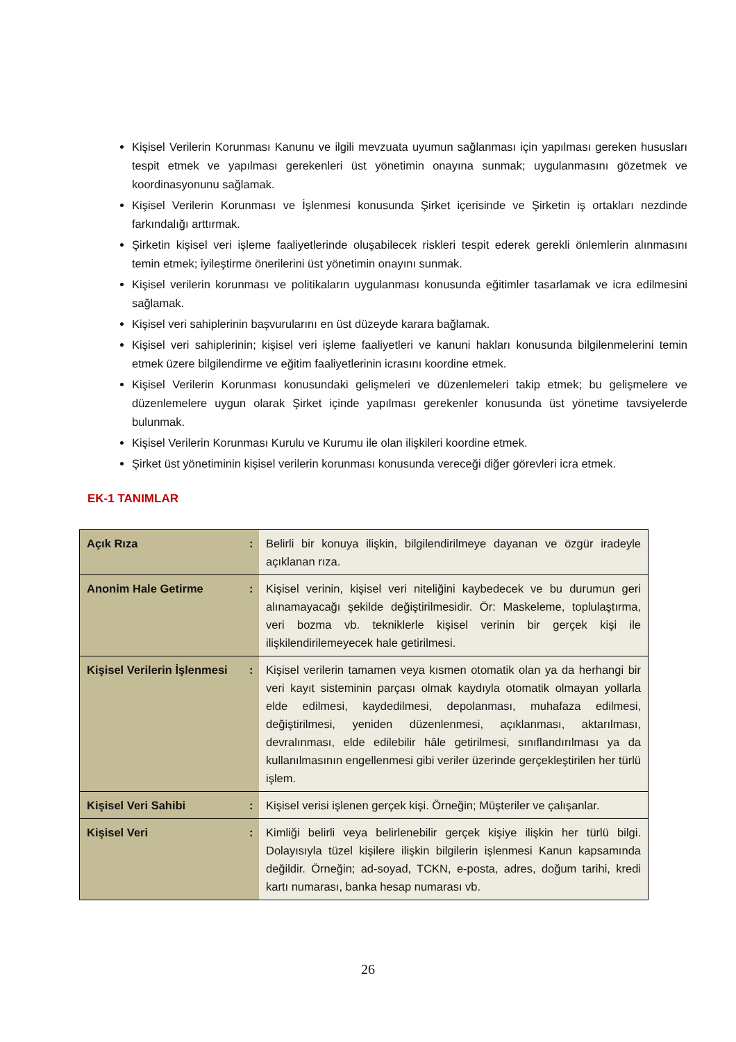Kişisel Verilerin Korunması Kanunu ve ilgili mevzuata uyumun sağlanması için yapılması gereken hususları tespit etmek ve yapılması gerekenleri üst yönetimin onayına sunmak; uygulanmasını gözetmek ve koordinasyonunu sağlamak.
Kişisel Verilerin Korunması ve İşlenmesi konusunda Şirket içerisinde ve Şirketin iş ortakları nezdinde farkındalığı arttırmak.
Şirketin kişisel veri işleme faaliyetlerinde oluşabilecek riskleri tespit ederek gerekli önlemlerin alınmasını temin etmek; iyileştirme önerilerini üst yönetimin onayını sunmak.
Kişisel verilerin korunması ve politikaların uygulanması konusunda eğitimler tasarlamak ve icra edilmesini sağlamak.
Kişisel veri sahiplerinin başvurularını en üst düzeyde karara bağlamak.
Kişisel veri sahiplerinin; kişisel veri işleme faaliyetleri ve kanuni hakları konusunda bilgilenmelerini temin etmek üzere bilgilendirme ve eğitim faaliyetlerinin icrasını koordine etmek.
Kişisel Verilerin Korunması konusundaki gelişmeleri ve düzenlemeleri takip etmek; bu gelişmelere ve düzenlemelere uygun olarak Şirket içinde yapılması gerekenler konusunda üst yönetime tavsiyelerde bulunmak.
Kişisel Verilerin Korunması Kurulu ve Kurumu ile olan ilişkileri koordine etmek.
Şirket üst yönetiminin kişisel verilerin korunması konusunda vereceği diğer görevleri icra etmek.
EK-1 TANIMLAR
| Açık Rıza | : | Belirli bir konuya ilişkin, bilgilendirilmeye dayanan ve özgür iradeyle açıklanan rıza. |
| Anonim Hale Getirme | : | Kişisel verinin, kişisel veri niteliğini kaybedecek ve bu durumun geri alınamayacağı şekilde değiştirilmesidir. Ör: Maskeleme, toplulaştırma, veri bozma vb. tekniklerle kişisel verinin bir gerçek kişi ile ilişkilendirilemeyecek hale getirilmesi. |
| Kişisel Verilerin İşlenmesi | : | Kişisel verilerin tamamen veya kısmen otomatik olan ya da herhangi bir veri kayıt sisteminin parçası olmak kaydıyla otomatik olmayan yollarla elde edilmesi, kaydedilmesi, depolanması, muhafaza edilmesi, değiştirilmesi, yeniden düzenlenmesi, açıklanması, aktarılması, devralınması, elde edilebilir hâle getirilmesi, sınıflandırılması ya da kullanılmasının engellenmesi gibi veriler üzerinde gerçekleştirilen her türlü işlem. |
| Kişisel Veri Sahibi | : | Kişisel verisi işlenen gerçek kişi. Örneğin; Müşteriler ve çalışanlar. |
| Kişisel Veri | : | Kimliği belirli veya belirlenebilir gerçek kişiye ilişkin her türlü bilgi. Dolayısıyla tüzel kişilere ilişkin bilgilerin işlenmesi Kanun kapsamında değildir. Örneğin; ad-soyad, TCKN, e-posta, adres, doğum tarihi, kredi kartı numarası, banka hesap numarası vb. |
26